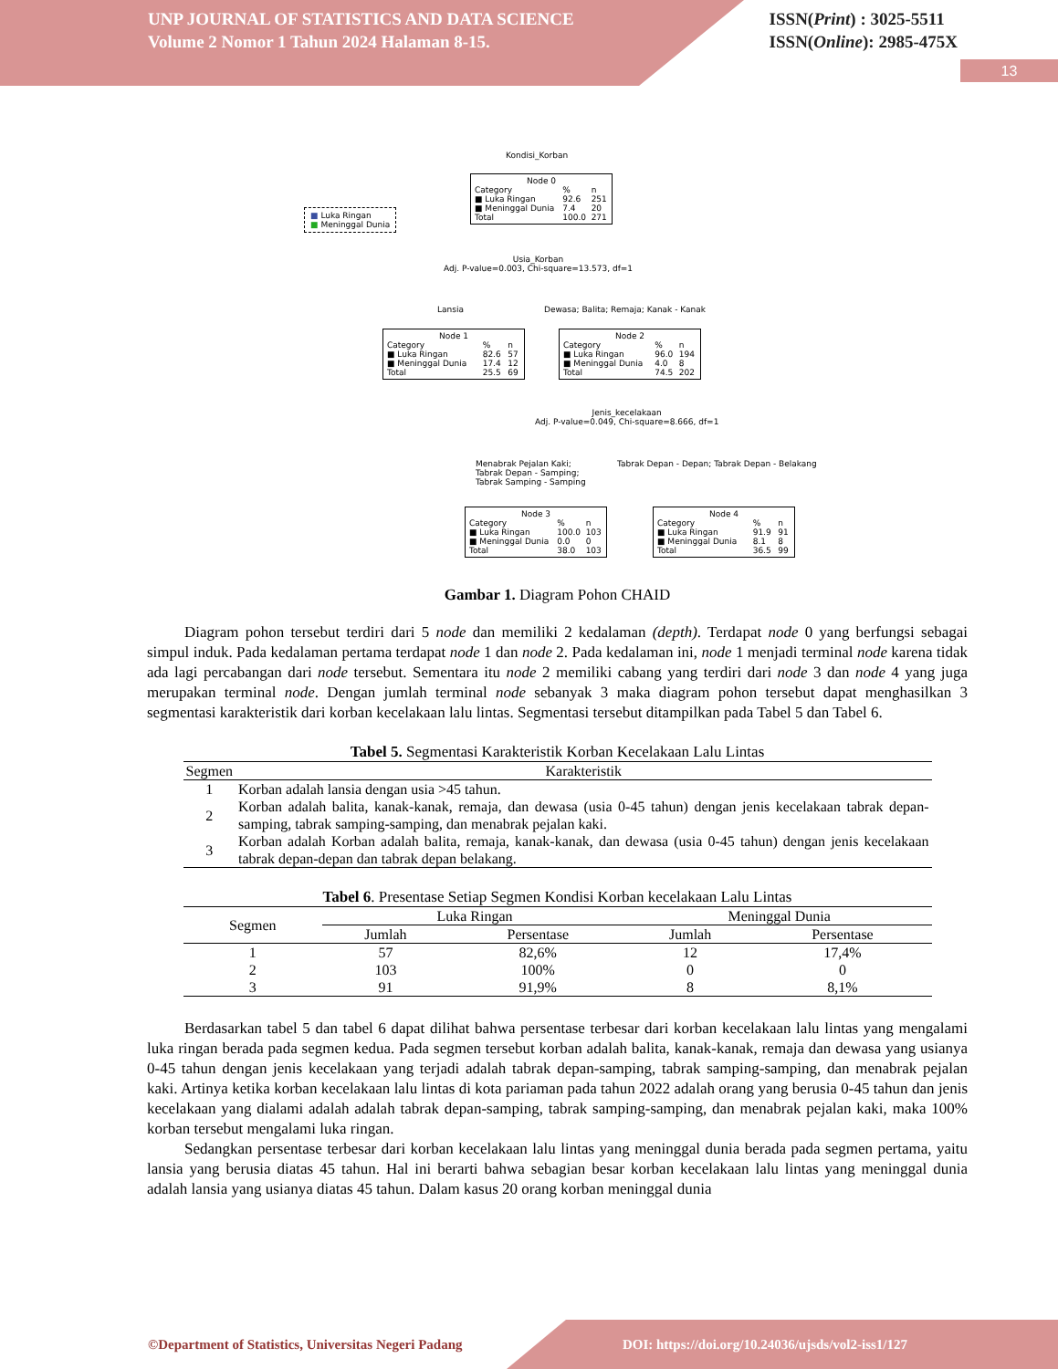UNP JOURNAL OF STATISTICS AND DATA SCIENCE
Volume 2 Nomor 1 Tahun 2024 Halaman 8-15.
ISSN(Print) : 3025-5511
ISSN(Online): 2985-475X
13
Kondisi_Korban
■ Luka Ringan
■ Meninggal Dunia
Node 0
| Category | % | n |
| ■ Luka Ringan | 92.6 | 251 |
| ■ Meninggal Dunia | 7.4 | 20 |
| Total | 100.0 | 271 |
Usia_Korban
Adj. P-value=0.003, Chi-square=13.573, df=1
Lansia Dewasa; Balita; Remaja; Kanak - Kanak
Node 1
| Category | % | n |
| ■ Luka Ringan | 82.6 | 57 |
| ■ Meninggal Dunia | 17.4 | 12 |
| Total | 25.5 | 69 |
Node 2
| Category | % | n |
| ■ Luka Ringan | 96.0 | 194 |
| ■ Meninggal Dunia | 4.0 | 8 |
| Total | 74.5 | 202 |
Jenis_kecelakaan
Adj. P-value=0.049, Chi-square=8.666, df=1
Menabrak Pejalan Kaki;
Tabrak Depan - Samping;
Tabrak Samping - Samping
Tabrak Depan - Depan; Tabrak Depan - Belakang
Node 3
| Category | % | n |
| ■ Luka Ringan | 100.0 | 103 |
| ■ Meninggal Dunia | 0.0 | 0 |
| Total | 38.0 | 103 |
Node 4
| Category | % | n |
| ■ Luka Ringan | 91.9 | 91 |
| ■ Meninggal Dunia | 8.1 | 8 |
| Total | 36.5 | 99 |
Gambar 1. Diagram Pohon CHAID
Diagram pohon tersebut terdiri dari 5 node dan memiliki 2 kedalaman (depth). Terdapat node 0 yang berfungsi sebagai simpul induk. Pada kedalaman pertama terdapat node 1 dan node 2. Pada kedalaman ini, node 1 menjadi terminal node karena tidak ada lagi percabangan dari node tersebut. Sementara itu node 2 memiliki cabang yang terdiri dari node 3 dan node 4 yang juga merupakan terminal node. Dengan jumlah terminal node sebanyak 3 maka diagram pohon tersebut dapat menghasilkan 3 segmentasi karakteristik dari korban kecelakaan lalu lintas. Segmentasi tersebut ditampilkan pada Tabel 5 dan Tabel 6.
Tabel 5. Segmentasi Karakteristik Korban Kecelakaan Lalu Lintas
| Segmen | Karakteristik |
| --- | --- |
| 1 | Korban adalah lansia dengan usia >45 tahun. |
| 2 | Korban adalah balita, kanak-kanak, remaja, dan dewasa (usia 0-45 tahun) dengan jenis kecelakaan tabrak depan-samping, tabrak samping-samping, dan menabrak pejalan kaki. |
| 3 | Korban adalah Korban adalah balita, remaja, kanak-kanak, dan dewasa (usia 0-45 tahun) dengan jenis kecelakaan tabrak depan-depan dan tabrak depan belakang. |
Tabel 6. Presentase Setiap Segmen Kondisi Korban kecelakaan Lalu Lintas
| Segmen | Luka Ringan | | Meninggal Dunia | |
| --- | --- | --- | --- | --- |
| | Jumlah | Persentase | Jumlah | Persentase |
| 1 | 57 | 82,6% | 12 | 17,4% |
| 2 | 103 | 100% | 0 | 0 |
| 3 | 91 | 91,9% | 8 | 8,1% |
Berdasarkan tabel 5 dan tabel 6 dapat dilihat bahwa persentase terbesar dari korban kecelakaan lalu lintas yang mengalami luka ringan berada pada segmen kedua. Pada segmen tersebut korban adalah balita, kanak-kanak, remaja dan dewasa yang usianya 0-45 tahun dengan jenis kecelakaan yang terjadi adalah tabrak depan-samping, tabrak samping-samping, dan menabrak pejalan kaki. Artinya ketika korban kecelakaan lalu lintas di kota pariaman pada tahun 2022 adalah orang yang berusia 0-45 tahun dan jenis kecelakaan yang dialami adalah adalah tabrak depan-samping, tabrak samping-samping, dan menabrak pejalan kaki, maka 100% korban tersebut mengalami luka ringan.
Sedangkan persentase terbesar dari korban kecelakaan lalu lintas yang meninggal dunia berada pada segmen pertama, yaitu lansia yang berusia diatas 45 tahun. Hal ini berarti bahwa sebagian besar korban kecelakaan lalu lintas yang meninggal dunia adalah lansia yang usianya diatas 45 tahun. Dalam kasus 20 orang korban meninggal dunia
©Department of Statistics, Universitas Negeri Padang
DOI: https://doi.org/10.24036/ujsds/vol2-iss1/127